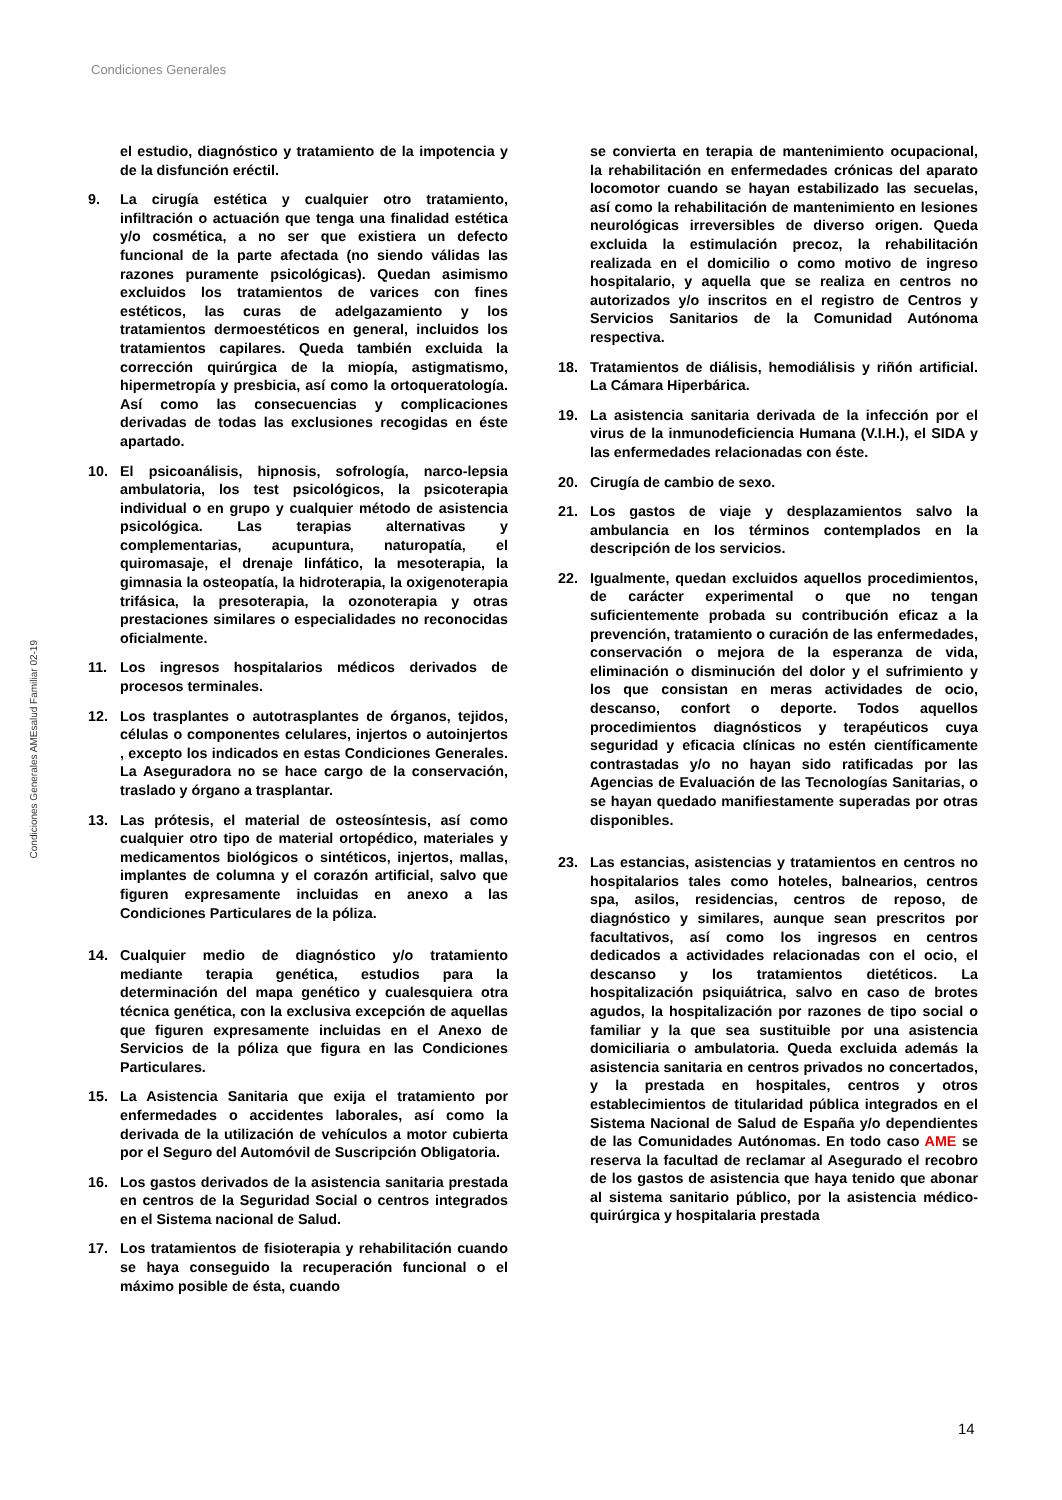Condiciones Generales
Condiciones Generales AMEsalud Familiar 02-19
el estudio, diagnóstico y tratamiento de la impotencia y de la disfunción eréctil.
9. La cirugía estética y cualquier otro tratamiento, infiltración o actuación que tenga una finalidad estética y/o cosmética, a no ser que existiera un defecto funcional de la parte afectada (no siendo válidas las razones puramente psicológicas). Quedan asimismo excluidos los tratamientos de varices con fines estéticos, las curas de adelgazamiento y los tratamientos dermoestéticos en general, incluidos los tratamientos capilares. Queda también excluida la corrección quirúrgica de la miopía, astigmatismo, hipermetropía y presbicia, así como la ortoqueratología. Así como las consecuencias y complicaciones derivadas de todas las exclusiones recogidas en éste apartado.
10. El psicoanálisis, hipnosis, sofrología, narco-lepsia ambulatoria, los test psicológicos, la psicoterapia individual o en grupo y cualquier método de asistencia psicológica. Las terapias alternativas y complementarias, acupuntura, naturopatía, el quiromasaje, el drenaje linfático, la mesoterapia, la gimnasia la osteopatía, la hidroterapia, la oxigenoterapia trifásica, la presoterapia, la ozonoterapia y otras prestaciones similares o especialidades no reconocidas oficialmente.
11. Los ingresos hospitalarios médicos derivados de procesos terminales.
12. Los trasplantes o autotrasplantes de órganos, tejidos, células o componentes celulares, injertos o autoinjertos , excepto los indicados en estas Condiciones Generales. La Aseguradora no se hace cargo de la conservación, traslado y órgano a trasplantar.
13. Las prótesis, el material de osteosíntesis, así como cualquier otro tipo de material ortopédico, materiales y medicamentos biológicos o sintéticos, injertos, mallas, implantes de columna y el corazón artificial, salvo que figuren expresamente incluidas en anexo a las Condiciones Particulares de la póliza.
14. Cualquier medio de diagnóstico y/o tratamiento mediante terapia genética, estudios para la determinación del mapa genético y cualesquiera otra técnica genética, con la exclusiva excepción de aquellas que figuren expresamente incluidas en el Anexo de Servicios de la póliza que figura en las Condiciones Particulares.
15. La Asistencia Sanitaria que exija el tratamiento por enfermedades o accidentes laborales, así como la derivada de la utilización de vehículos a motor cubierta por el Seguro del Automóvil de Suscripción Obligatoria.
16. Los gastos derivados de la asistencia sanitaria prestada en centros de la Seguridad Social o centros integrados en el Sistema nacional de Salud.
17. Los tratamientos de fisioterapia y rehabilitación cuando se haya conseguido la recuperación funcional o el máximo posible de ésta, cuando
se convierta en terapia de mantenimiento ocupacional, la rehabilitación en enfermedades crónicas del aparato locomotor cuando se hayan estabilizado las secuelas, así como la rehabilitación de mantenimiento en lesiones neurológicas irreversibles de diverso origen. Queda excluida la estimulación precoz, la rehabilitación realizada en el domicilio o como motivo de ingreso hospitalario, y aquella que se realiza en centros no autorizados y/o inscritos en el registro de Centros y Servicios Sanitarios de la Comunidad Autónoma respectiva.
18. Tratamientos de diálisis, hemodiálisis y riñón artificial. La Cámara Hiperbárica.
19. La asistencia sanitaria derivada de la infección por el virus de la inmunodeficiencia Humana (V.I.H.), el SIDA y las enfermedades relacionadas con éste.
20. Cirugía de cambio de sexo.
21. Los gastos de viaje y desplazamientos salvo la ambulancia en los términos contemplados en la descripción de los servicios.
22. Igualmente, quedan excluidos aquellos procedimientos, de carácter experimental o que no tengan suficientemente probada su contribución eficaz a la prevención, tratamiento o curación de las enfermedades, conservación o mejora de la esperanza de vida, eliminación o disminución del dolor y el sufrimiento y los que consistan en meras actividades de ocio, descanso, confort o deporte. Todos aquellos procedimientos diagnósticos y terapéuticos cuya seguridad y eficacia clínicas no estén científicamente contrastadas y/o no hayan sido ratificadas por las Agencias de Evaluación de las Tecnologías Sanitarias, o se hayan quedado manifiestamente superadas por otras disponibles.
23. Las estancias, asistencias y tratamientos en centros no hospitalarios tales como hoteles, balnearios, centros spa, asilos, residencias, centros de reposo, de diagnóstico y similares, aunque sean prescritos por facultativos, así como los ingresos en centros dedicados a actividades relacionadas con el ocio, el descanso y los tratamientos dietéticos. La hospitalización psiquiátrica, salvo en caso de brotes agudos, la hospitalización por razones de tipo social o familiar y la que sea sustituible por una asistencia domiciliaria o ambulatoria. Queda excluida además la asistencia sanitaria en centros privados no concertados, y la prestada en hospitales, centros y otros establecimientos de titularidad pública integrados en el Sistema Nacional de Salud de España y/o dependientes de las Comunidades Autónomas. En todo caso AME se reserva la facultad de reclamar al Asegurado el recobro de los gastos de asistencia que haya tenido que abonar al sistema sanitario público, por la asistencia médico-quirúrgica y hospitalaria prestada
14